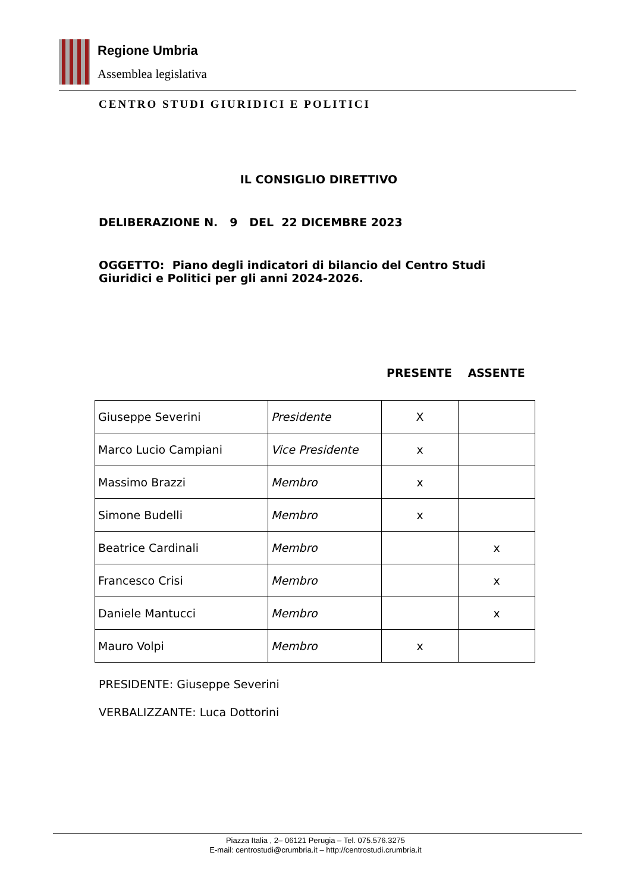Regione Umbria
Assemblea legislativa
CENTRO STUDI GIURIDICI E POLITICI
IL CONSIGLIO DIRETTIVO
DELIBERAZIONE N. 9 DEL 22 DICEMBRE 2023
OGGETTO: Piano degli indicatori di bilancio del Centro Studi Giuridici e Politici per gli anni 2024-2026.
PRESENTE ASSENTE
| Giuseppe Severini | Presidente | X | |
| Marco Lucio Campiani | Vice Presidente | x | |
| Massimo Brazzi | Membro | x | |
| Simone Budelli | Membro | x | |
| Beatrice Cardinali | Membro | | x |
| Francesco Crisi | Membro | | x |
| Daniele Mantucci | Membro | | x |
| Mauro Volpi | Membro | x | |
PRESIDENTE: Giuseppe Severini
VERBALIZZANTE: Luca Dottorini
Piazza Italia , 2– 06121 Perugia – Tel. 075.576.3275
E-mail: centrostudi@crumbria.it – http://centrostudi.crumbria.it